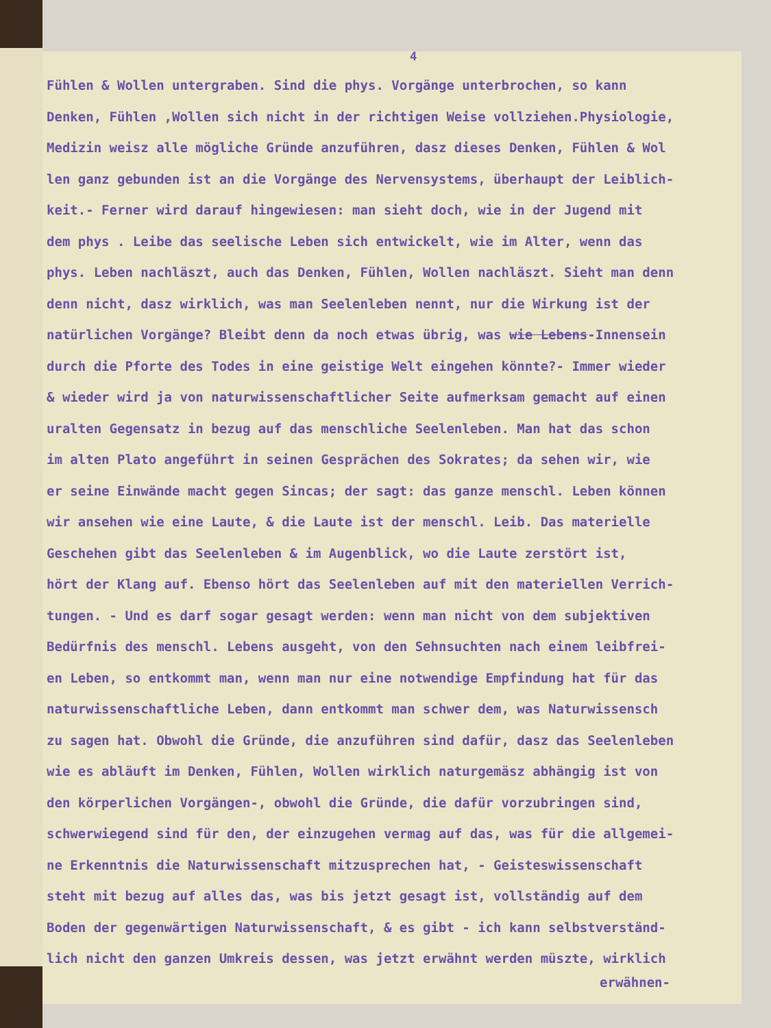4
Fühlen & Wollen untergraben. Sind die phys. Vorgänge unterbrochen, so kann
Denken, Fühlen ,Wollen sich nicht in der richtigen Weise vollziehen.Physiologie,
Medizin weisz alle mögliche Gründe anzuführen, dasz dieses Denken, Fühlen & Wol
len ganz gebunden ist an die Vorgänge des Nervensystems, überhaupt der Leiblich-
keit.- Ferner wird darauf hingewiesen: man sieht doch, wie in der Jugend mit
dem phys . Leibe das seelische Leben sich entwickelt, wie im Alter, wenn das
phys. Leben nachläszt, auch das Denken, Fühlen, Wollen nachläszt. Sieht man denn
denn nicht, dasz wirklich, was man Seelenleben nennt, nur die Wirkung ist der
natürlichen Vorgänge? Bleibt denn da noch etwas übrig, was wie Lebens-Innensein
durch die Pforte des Todes in eine geistige Welt eingehen könnte?- Immer wieder
& wieder wird ja von naturwissenschaftlicher Seite aufmerksam gemacht auf einen
uralten Gegensatz in bezug auf das menschliche Seelenleben. Man hat das schon
im alten Plato angeführt in seinen Gesprächen des Sokrates; da sehen wir, wie
er seine Einwände macht gegen Sincas; der sagt: das ganze menschl. Leben können
wir ansehen wie eine Laute, & die Laute ist der menschl. Leib. Das materielle
Geschehen gibt das Seelenleben & im Augenblick, wo die Laute zerstört ist,
hört der Klang auf. Ebenso hört das Seelenleben auf mit den materiellen Verrich-
tungen. - Und es darf sogar gesagt werden: wenn man nicht von dem subjektiven
Bedürfnis des menschl. Lebens ausgeht, von den Sehnsuchten nach einem leibfrei-
en Leben, so entkommt man, wenn man nur eine notwendige Empfindung hat für das
naturwissenschaftliche Leben, dann entkommt man schwer dem, was Naturwissensch
zu sagen hat. Obwohl die Gründe, die anzuführen sind dafür, dasz das Seelenleben
wie es abläuft im Denken, Fühlen, Wollen wirklich naturgemäsz abhängig ist von
den körperlichen Vorgängen-, obwohl die Gründe, die dafür vorzubringen sind,
schwerwiegend sind für den, der einzugehen vermag auf das, was für die allgemei-
ne Erkenntnis die Naturwissenschaft mitzusprechen hat, - Geisteswissenschaft
steht mit bezug auf alles das, was bis jetzt gesagt ist, vollständig auf dem
Boden der gegenwärtigen Naturwissenschaft, & es gibt - ich kann selbstverständ-
lich nicht den ganzen Umkreis dessen, was jetzt erwähnt werden müszte, wirklich
erwähnen-